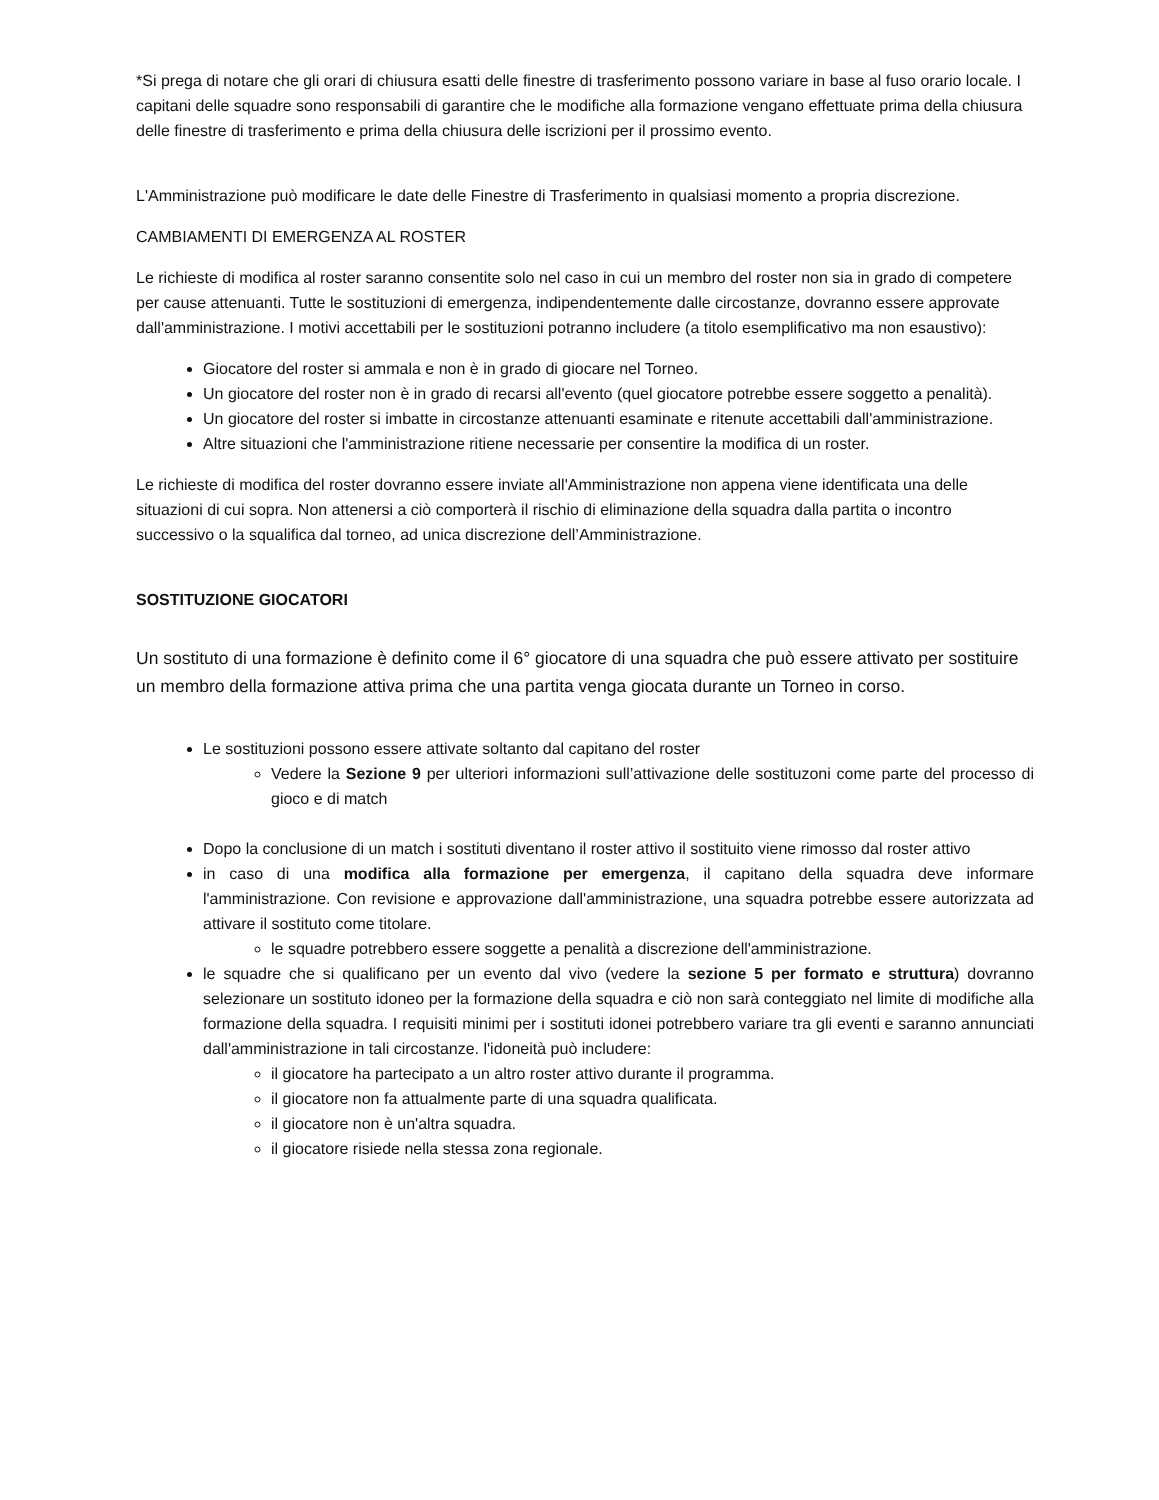*Si prega di notare che gli orari di chiusura esatti delle finestre di trasferimento possono variare in base al fuso orario locale. I capitani delle squadre sono responsabili di garantire che le modifiche alla formazione vengano effettuate prima della chiusura delle finestre di trasferimento e prima della chiusura delle iscrizioni per il prossimo evento.
L'Amministrazione può modificare le date delle Finestre di Trasferimento in qualsiasi momento a propria discrezione.
CAMBIAMENTI DI EMERGENZA AL ROSTER
Le richieste di modifica al roster saranno consentite solo nel caso in cui un membro del roster non sia in grado di competere per cause attenuanti. Tutte le sostituzioni di emergenza, indipendentemente dalle circostanze, dovranno essere approvate dall'amministrazione. I motivi accettabili per le sostituzioni potranno includere (a titolo esemplificativo ma non esaustivo):
Giocatore del roster si ammala e non è in grado di giocare nel Torneo.
Un giocatore del roster non è in grado di recarsi all'evento (quel giocatore potrebbe essere soggetto a penalità).
Un giocatore del roster si imbatte in circostanze attenuanti esaminate e ritenute accettabili dall'amministrazione.
Altre situazioni che l'amministrazione ritiene necessarie per consentire la modifica di un roster.
Le richieste di modifica del roster dovranno essere inviate all'Amministrazione non appena viene identificata una delle situazioni di cui sopra. Non attenersi a ciò comporterà il rischio di eliminazione della squadra dalla partita o incontro successivo o la squalifica dal torneo, ad unica discrezione dell’Amministrazione.
SOSTITUZIONE GIOCATORI
Un sostituto di una formazione è definito come il 6° giocatore di una squadra che può essere attivato per sostituire un membro della formazione attiva prima che una partita venga giocata durante un Torneo in corso.
Le sostituzioni possono essere attivate soltanto dal capitano del roster
Vedere la Sezione 9 per ulteriori informazioni sull’attivazione delle sostituzoni come parte del processo di gioco e di match
Dopo la conclusione di un match i sostituti diventano il roster attivo il sostituito viene rimosso dal roster attivo
in caso di una modifica alla formazione per emergenza, il capitano della squadra deve informare l'amministrazione. Con revisione e approvazione dall'amministrazione, una squadra potrebbe essere autorizzata ad attivare il sostituto come titolare.
le squadre potrebbero essere soggette a penalità a discrezione dell'amministrazione.
le squadre che si qualificano per un evento dal vivo (vedere la sezione 5 per formato e struttura) dovranno selezionare un sostituto idoneo per la formazione della squadra e ciò non sarà conteggiato nel limite di modifiche alla formazione della squadra. I requisiti minimi per i sostituti idonei potrebbero variare tra gli eventi e saranno annunciati dall'amministrazione in tali circostanze. l'idoneità può includere:
il giocatore ha partecipato a un altro roster attivo durante il programma.
il giocatore non fa attualmente parte di una squadra qualificata.
il giocatore non è un'altra squadra.
il giocatore risiede nella stessa zona regionale.